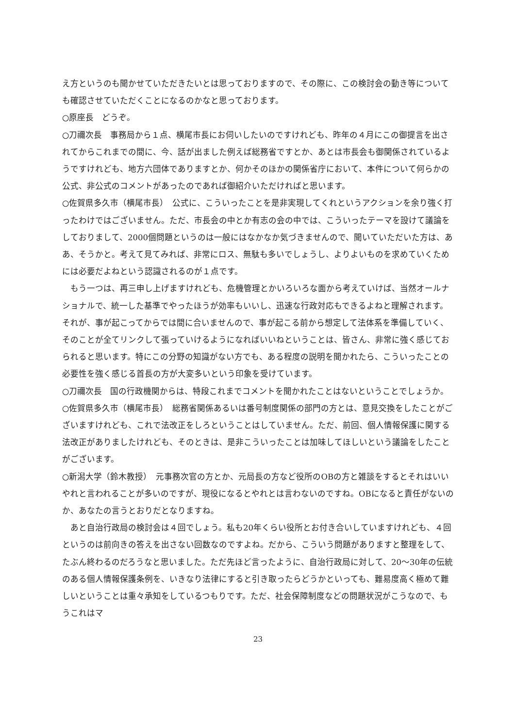え方というのも聞かせていただきたいとは思っておりますので、その際に、この検討会の動き等についても確認させていただくことになるのかなと思っております。
○原座長　どうぞ。
○刀禰次長　事務局から１点、横尾市長にお伺いしたいのですけれども、昨年の４月にこの御提言を出されてからこれまでの間に、今、話が出ました例えば総務省ですとか、あとは市長会も御関係されているようですけれども、地方六団体でありますとか、何かそのほかの関係省庁において、本件について何らかの公式、非公式のコメントがあったのであれば御紹介いただければと思います。
○佐賀県多久市（横尾市長）　公式に、こういったことを是非実現してくれというアクションを余り強く打ったわけではございません。ただ、市長会の中とか有志の会の中では、こういったテーマを設けて議論をしておりまして、2000個問題というのは一般にはなかなか気づきませんので、聞いていただいた方は、ああ、そうかと。考えて見てみれば、非常にロス、無駄も多いでしょうし、よりよいものを求めていくためには必要だよねという認識されるのが１点です。
　もう一つは、再三申し上げますけれども、危機管理とかいろいろな面から考えていけば、当然オールナショナルで、統一した基準でやったほうが効率もいいし、迅速な行政対応もできるよねと理解されます。それが、事が起こってからでは間に合いませんので、事が起こる前から想定して法体系を準備していく、そのことが全てリンクして張っていけるようになればいいねということは、皆さん、非常に強く感じておられると思います。特にこの分野の知識がない方でも、ある程度の説明を聞かれたら、こういったことの必要性を強く感じる首長の方が大変多いという印象を受けています。
○刀禰次長　国の行政機関からは、特段これまでコメントを聞かれたことはないということでしょうか。
○佐賀県多久市（横尾市長）　総務省関係あるいは番号制度関係の部門の方とは、意見交換をしたことがございますけれども、これで法改正をしろということはしていません。ただ、前回、個人情報保護に関する法改正がありましたけれども、そのときは、是非こういったことは加味してほしいという議論をしたことがございます。
○新潟大学（鈴木教授）　元事務次官の方とか、元局長の方など役所のOBの方と雑談をするとそれはいいやれと言われることが多いのですが、現役になるとやれとは言わないのですね。OBになると責任がないのか、あなたの言うとおりだとなりますね。
　あと自治行政局の検討会は４回でしょう。私も20年くらい役所とお付き合いしていますけれども、４回というのは前向きの答えを出さない回数なのですよね。だから、こういう問題がありますと整理をして、たぶん終わるのだろうなと思いました。ただ先ほど言ったように、自治行政局に対して、20〜30年の伝統のある個人情報保護条例を、いきなり法律にすると引き取ったらどうかといっても、難易度高く極めて難しいということは重々承知をしているつもりです。ただ、社会保障制度などの問題状況がこうなので、もうこれはマ
23